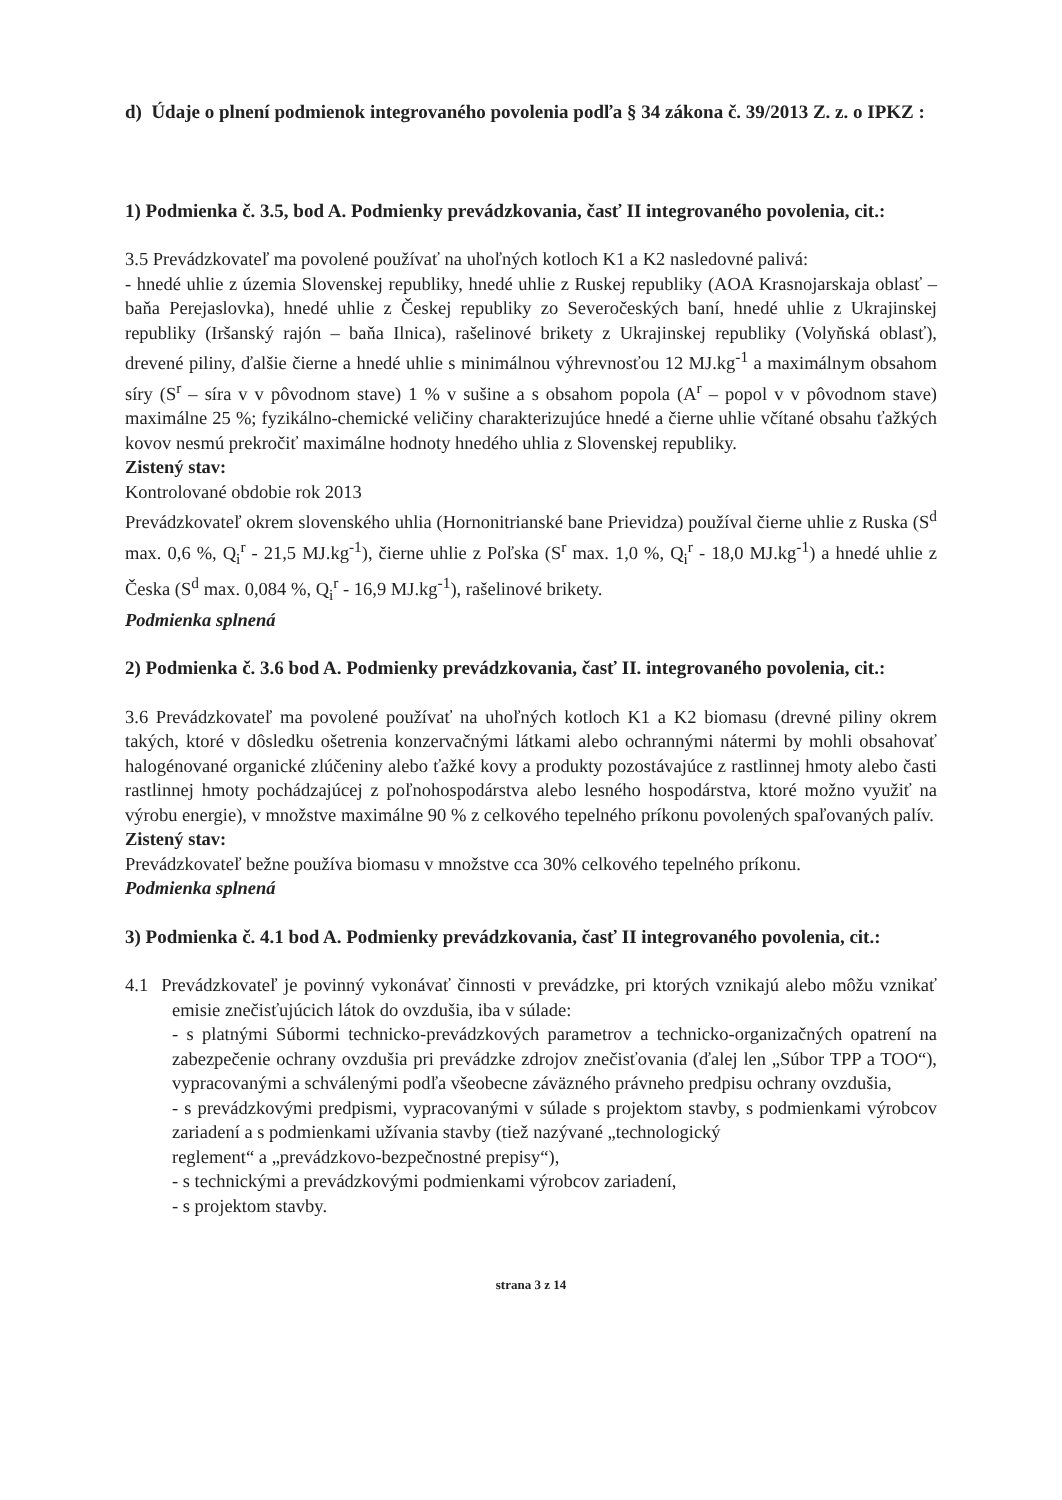d) Údaje o plnení podmienok integrovaného povolenia podľa § 34 zákona č. 39/2013 Z. z. o IPKZ :
1) Podmienka č. 3.5, bod A. Podmienky prevádzkovania, časť II integrovaného povolenia, cit.:
3.5 Prevádzkovateľ ma povolené používať na uhoľných kotloch K1 a K2 nasledovné palivá:
- hnedé uhlie z územia Slovenskej republiky, hnedé uhlie z Ruskej republiky (AOA Krasnojarskaja oblasť – baňa Perejaslovka), hnedé uhlie z Českej republiky zo Severočeských baní, hnedé uhlie z Ukrajinskej republiky (Iršanský rajón – baňa Ilnica), rašelinové brikety z Ukrajinskej republiky (Volyňská oblasť), drevené piliny, ďalšie čierne a hnedé uhlie s minimálnou výhrevnosťou 12 MJ.kg<sup>-1</sup> a maximálnym obsahom síry (S<sup>r</sup> – síra v v pôvodnom stave) 1 % v sušine a s obsahom popola (A<sup>r</sup> – popol v v pôvodnom stave) maximálne 25 %; fyzikálno-chemické veličiny charakterizujúce hnedé a čierne uhlie včítané obsahu ťažkých kovov nesmú prekročiť maximálne hodnoty hnedého uhlia z Slovenskej republiky.
Zistený stav:
Kontrolované obdobie rok 2013
Prevádzkovateľ okrem slovenského uhlia (Hornonitrianské bane Prievidza) používal čierne uhlie z Ruska (S<sup>d</sup> max. 0,6 %, Q<sub>i</sub><sup>r</sup> - 21,5 MJ.kg<sup>-1</sup>), čierne uhlie z Poľska (S<sup>r</sup> max. 1,0 %, Q<sub>i</sub><sup>r</sup> - 18,0 MJ.kg<sup>-1</sup>) a hnedé uhlie z Česka (S<sup>d</sup> max. 0,084 %, Q<sub>i</sub><sup>r</sup> - 16,9 MJ.kg<sup>-1</sup>), rašelinové brikety.
Podmienka splnená
2) Podmienka č. 3.6 bod A. Podmienky prevádzkovania, časť II. integrovaného povolenia, cit.:
3.6 Prevádzkovateľ ma povolené používať na uhoľných kotloch K1 a K2 biomasu (drevné piliny okrem takých, ktoré v dôsledku ošetrenia konzervačnými látkami alebo ochrannými nátermi by mohli obsahovať halogénované organické zlúčeniny alebo ťažké kovy a produkty pozostávajúce z rastlinnej hmoty alebo časti rastlinnej hmoty pochádzajúcej z poľnohospodárstva alebo lesného hospodárstva, ktoré možno využiť na výrobu energie), v množstve maximálne 90 % z celkového tepelného príkonu povolených spaľovaných palív.
Zistený stav:
Prevádzkovateľ bežne používa biomasu v množstve cca 30% celkového tepelného príkonu.
Podmienka splnená
3) Podmienka č. 4.1 bod A. Podmienky prevádzkovania, časť II integrovaného povolenia, cit.:
4.1 Prevádzkovateľ je povinný vykonávať činnosti v prevádzke, pri ktorých vznikajú alebo môžu vznikať emisie znečisťujúcich látok do ovzdušia, iba v súlade:
- s platnými Súbormi technicko-prevádzkových parametrov a technicko-organizačných opatrení na zabezpečenie ochrany ovzdušia pri prevádzke zdrojov znečisťovania (ďalej len „Súbor TPP a TOO“), vypracovanými a schválenými podľa všeobecne záväzného právneho predpisu ochrany ovzdušia,
- s prevádzkovými predpismi, vypracovanými v súlade s projektom stavby, s podmienkami výrobcov zariadení a s podmienkami užívania stavby (tiež nazývané „technologický
reglement“ a „prevádzkovo-bezpečnostné prepisy“),
- s technickými a prevádzkovými podmienkami výrobcov zariadení,
- s projektom stavby.
strana 3 z 14